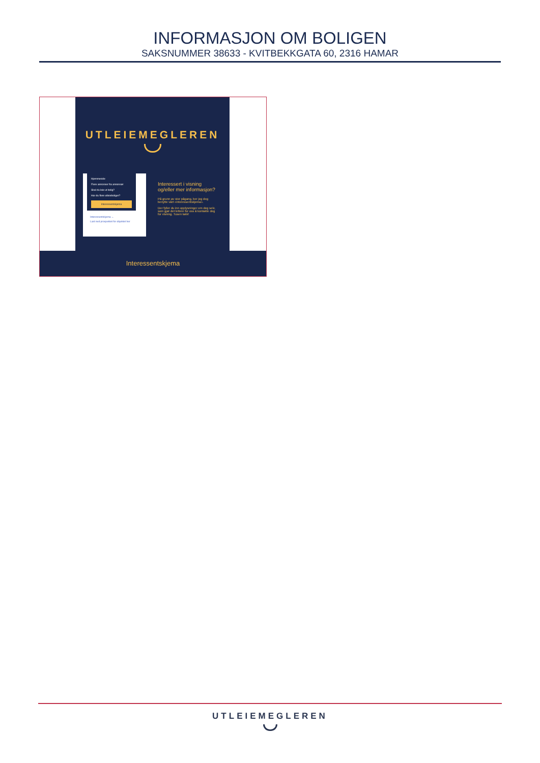INFORMASJON OM BOLIGEN
SAKSNUMMER 38633 - KVITBEKKGATA 60, 2316 HAMAR
UTLEIEMEGLEREN
Hjemmeside
Flere annonser fra annonsør
Skal du leie ut bolig?
Har du flere utleieboliger?
Interessentskjema
Interessentskjema ←
Last ned prospektet for objektet her
Interessert i visning og/eller mer informasjon?
På grunn av stor pågang, ber jeg deg benytte vårt «interessentskjema».
Der fyller du inn opplysninger om deg selv, som gjør det lettere for oss å kontakte deg for visning. Tusen takk!
Interessentskjema
UTLEIEMEGLEREN